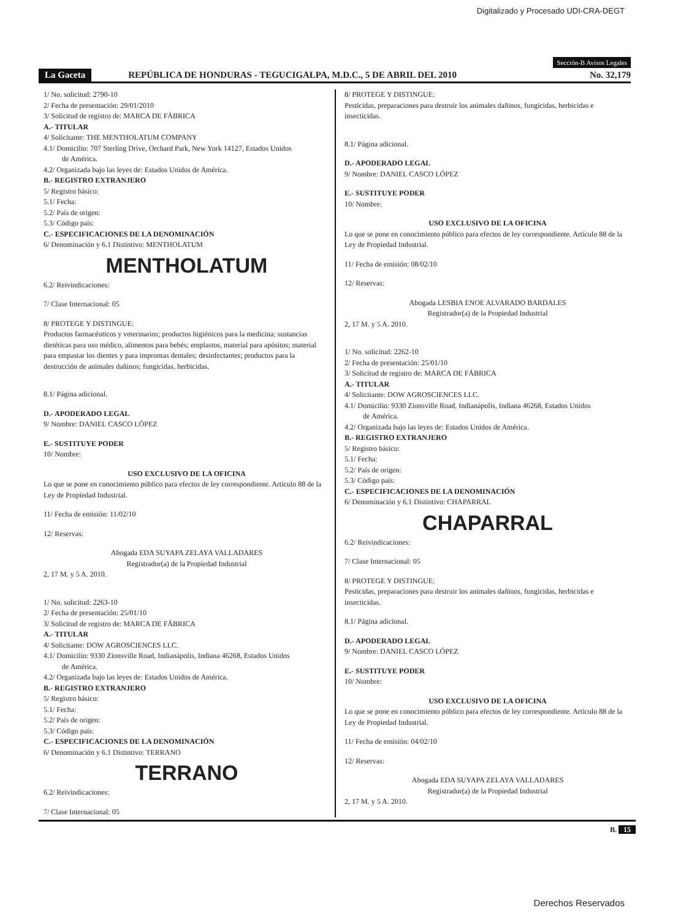Digitalizado y Procesado UDI-CRA-DEGT
Sección-B Avisos Legales
La Gaceta REPÚBLICA DE HONDURAS - TEGUCIGALPA, M.D.C., 5 DE ABRIL DEL 2010 No. 32,179
1/ No. solicitud: 2790-10
2/ Fecha de presentación: 29/01/2010
3/ Solicitud de registro de: MARCA DE FÁBRICA
A.- TITULAR
4/ Solicitante: THE MENTHOLATUM COMPANY
4.1/ Domicilio: 707 Sterling Drive, Orchard Park, New York 14127, Estados Unidos
de América.
4.2/ Organizada bajo las leyes de: Estados Unidos de América.
B.- REGISTRO EXTRANJERO
5/ Registro básico:
5.1/ Fecha:
5.2/ País de origen:
5.3/ Código país:
C.- ESPECIFICACIONES DE LA DENOMINACIÓN
6/ Denominación y 6.1 Distintivo: MENTHOLATUM
MENTHOLATUM
6.2/ Reivindicaciones:
7/ Clase Internacional: 05
8/ PROTEGE Y DISTINGUE:
Productos farmacéuticos y veterinarios; productos higiénicos para la medicina; sustancias dietéticas para uso médico, alimentos para bebés; emplastos, material para apósitos; material para empastar los dientes y para improntas dentales; desinfectantes; productos para la destrucción de animales dañinos; fungicidas, herbicidas.
8.1/ Página adicional.
D.- APODERADO LEGAL
9/ Nombre: DANIEL CASCO LÓPEZ
E.- SUSTITUYE PODER
10/ Nombre:
USO EXCLUSIVO DE LA OFICINA
Lo que se pone en conocimiento público para efectos de ley correspondiente. Artículo 88 de la Ley de Propiedad Industrial.
11/ Fecha de emisión: 11/02/10
12/ Reservas:
Abogada EDA SUYAPA ZELAYA VALLADARES
Registrador(a) de la Propiedad Industrial
2, 17 M. y 5 A. 2010.
1/ No. solicitud: 2263-10
2/ Fecha de presentación: 25/01/10
3/ Solicitud de registro de: MARCA DE FÁBRICA
A.- TITULAR
4/ Solicitante: DOW AGROSCIENCES LLC.
4.1/ Domicilio: 9330 Zionsville Road, Indianápolis, Indiana 46268, Estados Unidos
de América.
4.2/ Organizada bajo las leyes de: Estados Unidos de América.
B.- REGISTRO EXTRANJERO
5/ Registro básico:
5.1/ Fecha:
5.2/ País de origen:
5.3/ Código país:
C.- ESPECIFICACIONES DE LA DENOMINACIÓN
6/ Denominación y 6.1 Distintivo: TERRANO
TERRANO
6.2/ Reivindicaciones:
7/ Clase Internacional: 05
8/ PROTEGE Y DISTINGUE:
Pesticidas, preparaciones para destruir los animales dañinos, fungicidas, herbicidas e insecticidas.
8.1/ Página adicional.
D.- APODERADO LEGAL
9/ Nombre: DANIEL CASCO LÓPEZ
E.- SUSTITUYE PODER
10/ Nombre:
USO EXCLUSIVO DE LA OFICINA
Lo que se pone en conocimiento público para efectos de ley correspondiente. Artículo 88 de la Ley de Propiedad Industrial.
11/ Fecha de emisión: 08/02/10
12/ Reservas:
Abogada LESBIA ENOE ALVARADO BARDALES
Registrador(a) de la Propiedad Industrial
2, 17 M. y 5 A. 2010.
1/ No. solicitud: 2262-10
2/ Fecha de presentación: 25/01/10
3/ Solicitud de registro de: MARCA DE FÁBRICA
A.- TITULAR
4/ Solicitante: DOW AGROSCIENCES LLC.
4.1/ Domicilio: 9330 Zionsville Road, Indianápolis, Indiana 46268, Estados Unidos
de América.
4.2/ Organizada bajo las leyes de: Estados Unidos de América.
B.- REGISTRO EXTRANJERO
5/ Registro básico:
5.1/ Fecha:
5.2/ País de origen:
5.3/ Código país:
C.- ESPECIFICACIONES DE LA DENOMINACIÓN
6/ Denominación y 6.1 Distintivo: CHAPARRAL
CHAPARRAL
6.2/ Reivindicaciones:
7/ Clase Internacional: 05
8/ PROTEGE Y DISTINGUE:
Pesticidas, preparaciones para destruir los animales dañinos, fungicidas, herbicidas e insecticidas.
8.1/ Página adicional.
D.- APODERADO LEGAL
9/ Nombre: DANIEL CASCO LÓPEZ
E.- SUSTITUYE PODER
10/ Nombre:
USO EXCLUSIVO DE LA OFICINA
Lo que se pone en conocimiento público para efectos de ley correspondiente. Artículo 88 de la Ley de Propiedad Industrial.
11/ Fecha de emisión: 04/02/10
12/ Reservas:
Abogada EDA SUYAPA ZELAYA VALLADARES
Registrador(a) de la Propiedad Industrial
2, 17 M. y 5 A. 2010.
B. 15
Derechos Reservados